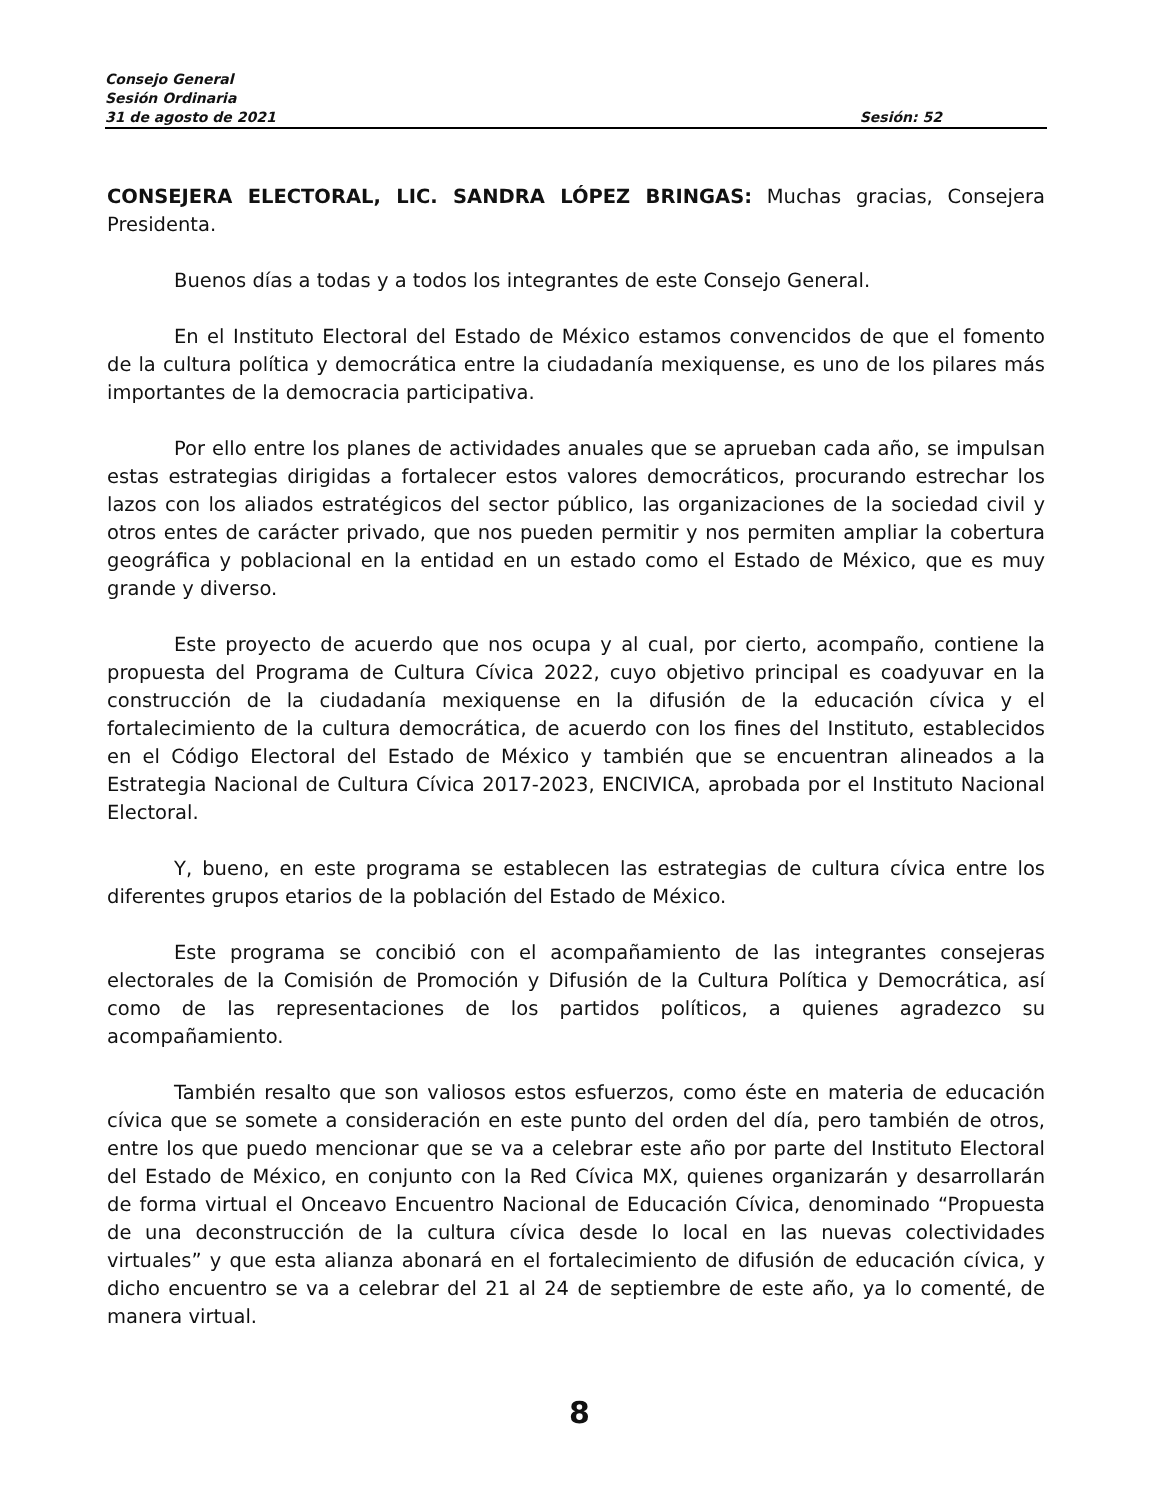Consejo General
Sesión Ordinaria
31 de agosto de 2021 Sesión: 52
CONSEJERA ELECTORAL, LIC. SANDRA LÓPEZ BRINGAS: Muchas gracias, Consejera Presidenta.
Buenos días a todas y a todos los integrantes de este Consejo General.
En el Instituto Electoral del Estado de México estamos convencidos de que el fomento de la cultura política y democrática entre la ciudadanía mexiquense, es uno de los pilares más importantes de la democracia participativa.
Por ello entre los planes de actividades anuales que se aprueban cada año, se impulsan estas estrategias dirigidas a fortalecer estos valores democráticos, procurando estrechar los lazos con los aliados estratégicos del sector público, las organizaciones de la sociedad civil y otros entes de carácter privado, que nos pueden permitir y nos permiten ampliar la cobertura geográfica y poblacional en la entidad en un estado como el Estado de México, que es muy grande y diverso.
Este proyecto de acuerdo que nos ocupa y al cual, por cierto, acompaño, contiene la propuesta del Programa de Cultura Cívica 2022, cuyo objetivo principal es coadyuvar en la construcción de la ciudadanía mexiquense en la difusión de la educación cívica y el fortalecimiento de la cultura democrática, de acuerdo con los fines del Instituto, establecidos en el Código Electoral del Estado de México y también que se encuentran alineados a la Estrategia Nacional de Cultura Cívica 2017-2023, ENCIVICA, aprobada por el Instituto Nacional Electoral.
Y, bueno, en este programa se establecen las estrategias de cultura cívica entre los diferentes grupos etarios de la población del Estado de México.
Este programa se concibió con el acompañamiento de las integrantes consejeras electorales de la Comisión de Promoción y Difusión de la Cultura Política y Democrática, así como de las representaciones de los partidos políticos, a quienes agradezco su acompañamiento.
También resalto que son valiosos estos esfuerzos, como éste en materia de educación cívica que se somete a consideración en este punto del orden del día, pero también de otros, entre los que puedo mencionar que se va a celebrar este año por parte del Instituto Electoral del Estado de México, en conjunto con la Red Cívica MX, quienes organizarán y desarrollarán de forma virtual el Onceavo Encuentro Nacional de Educación Cívica, denominado “Propuesta de una deconstrucción de la cultura cívica desde lo local en las nuevas colectividades virtuales” y que esta alianza abonará en el fortalecimiento de difusión de educación cívica, y dicho encuentro se va a celebrar del 21 al 24 de septiembre de este año, ya lo comenté, de manera virtual.
8